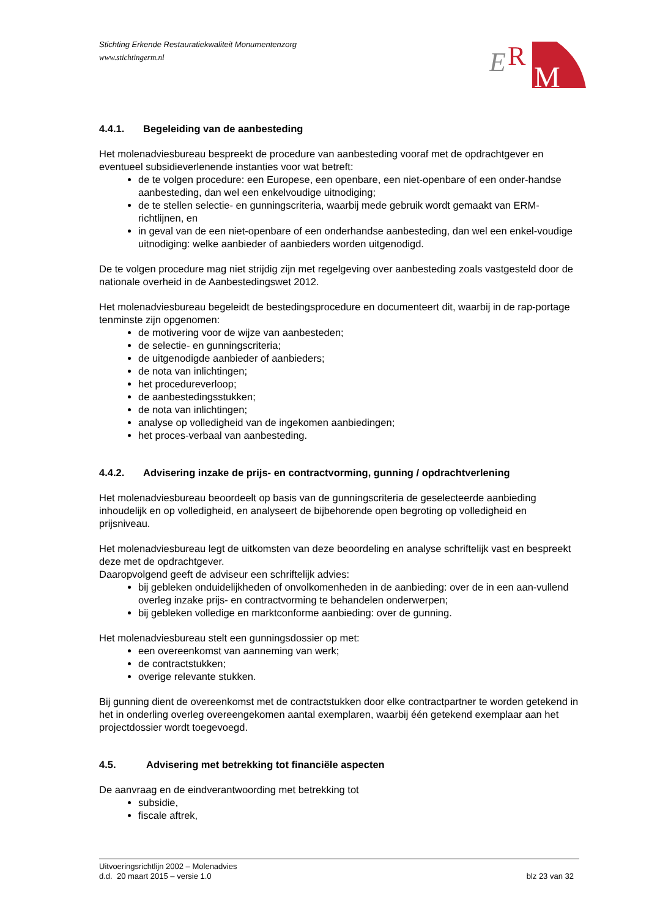E
R
M
Stichting Erkende Restauratiekwaliteit Monumentenzorg
www.stichtingerm.nl
4.4.1. Begeleiding van de aanbesteding
Het molenadviesbureau bespreekt de procedure van aanbesteding vooraf met de opdrachtgever en eventueel subsidieverlenende instanties voor wat betreft:
de te volgen procedure: een Europese, een openbare, een niet-openbare of een onder-handse aanbesteding, dan wel een enkelvoudige uitnodiging;
de te stellen selectie- en gunningscriteria, waarbij mede gebruik wordt gemaakt van ERM-richtlijnen, en
in geval van de een niet-openbare of een onderhandse aanbesteding, dan wel een enkel-voudige uitnodiging: welke aanbieder of aanbieders worden uitgenodigd.
De te volgen procedure mag niet strijdig zijn met regelgeving over aanbesteding zoals vastgesteld door de nationale overheid in de Aanbestedingswet 2012.
Het molenadviesbureau begeleidt de bestedingsprocedure en documenteert dit, waarbij in de rap-portage tenminste zijn opgenomen:
de motivering voor de wijze van aanbesteden;
de selectie- en gunningscriteria;
de uitgenodigde aanbieder of aanbieders;
de nota van inlichtingen;
het procedureverloop;
de aanbestedingsstukken;
de nota van inlichtingen;
analyse op volledigheid van de ingekomen aanbiedingen;
het proces-verbaal van aanbesteding.
4.4.2. Advisering inzake de prijs- en contractvorming, gunning / opdrachtverlening
Het molenadviesbureau beoordeelt op basis van de gunningscriteria de geselecteerde aanbieding inhoudelijk en op volledigheid, en analyseert de bijbehorende open begroting op volledigheid en prijsniveau.
Het molenadviesbureau legt de uitkomsten van deze beoordeling en analyse schriftelijk vast en bespreekt deze met de opdrachtgever.
Daaropvolgend geeft de adviseur een schriftelijk advies:
bij gebleken onduidelijkheden of onvolkomenheden in de aanbieding: over de in een aan-vullend overleg inzake prijs- en contractvorming te behandelen onderwerpen;
bij gebleken volledige en marktconforme aanbieding: over de gunning.
Het molenadviesbureau stelt een gunningsdossier op met:
een overeenkomst van aanneming van werk;
de contractstukken;
overige relevante stukken.
Bij gunning dient de overeenkomst met de contractstukken door elke contractpartner te worden getekend in het in onderling overleg overeengekomen aantal exemplaren, waarbij één getekend exemplaar aan het projectdossier wordt toegevoegd.
4.5. Advisering met betrekking tot financiële aspecten
De aanvraag en de eindverantwoording met betrekking tot
subsidie,
fiscale aftrek,
Uitvoeringsrichtlijn 2002 – Molenadvies
d.d. 20 maart 2015 – versie 1.0 blz 23 van 32